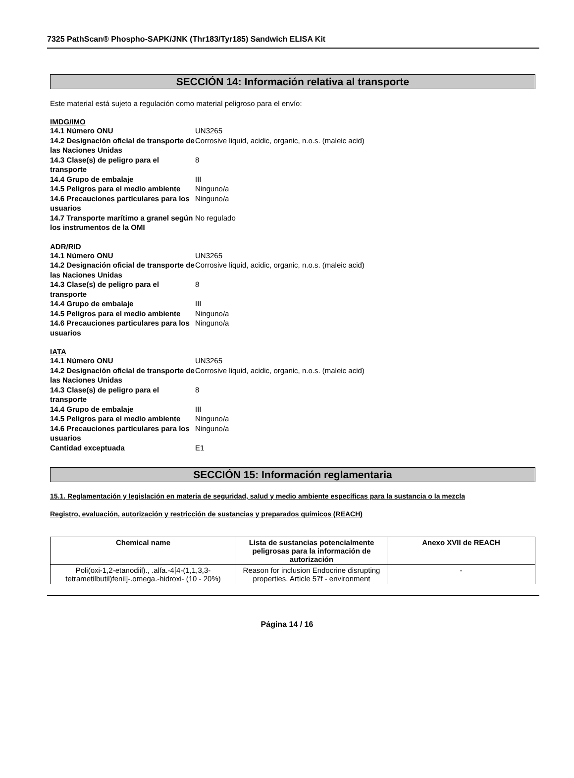7325 PathScan® Phospho-SAPK/JNK (Thr183/Tyr185) Sandwich ELISA Kit
SECCIÓN 14: Información relativa al transporte
Este material está sujeto a regulación como material peligroso para el envío:
IMDG/IMO
14.1 Número ONU UN3265 14.2 Designación oficial de transporte de las Naciones Unidas Corrosive liquid, acidic, organic, n.o.s. (maleic acid) 14.3 Clase(s) de peligro para el transporte 8 14.4 Grupo de embalaje III 14.5 Peligros para el medio ambiente Ninguno/a 14.6 Precauciones particulares para los usuarios Ninguno/a 14.7 Transporte marítimo a granel según los instrumentos de la OMI No regulado
ADR/RID
14.1 Número ONU UN3265 14.2 Designación oficial de transporte de las Naciones Unidas Corrosive liquid, acidic, organic, n.o.s. (maleic acid) 14.3 Clase(s) de peligro para el transporte 8 14.4 Grupo de embalaje III 14.5 Peligros para el medio ambiente Ninguno/a 14.6 Precauciones particulares para los usuarios Ninguno/a
IATA
14.1 Número ONU UN3265 14.2 Designación oficial de transporte de las Naciones Unidas Corrosive liquid, acidic, organic, n.o.s. (maleic acid) 14.3 Clase(s) de peligro para el transporte 8 14.4 Grupo de embalaje III 14.5 Peligros para el medio ambiente Ninguno/a 14.6 Precauciones particulares para los usuarios Ninguno/a Cantidad exceptuada E1
SECCIÓN 15: Información reglamentaria
15.1. Reglamentación y legislación en materia de seguridad, salud y medio ambiente específicas para la sustancia o la mezcla
Registro, evaluación, autorización y restricción de sustancias y preparados químicos (REACH)
| Chemical name | Lista de sustancias potencialmente peligrosas para la información de autorización | Anexo XVII de REACH |
| --- | --- | --- |
| Poli(oxi-1,2-etanodiil)., .alfa.-4[4-(1,1,3,3-tetrametilbutil)fenil]-.omega.-hidroxi- (10 - 20%) | Reason for inclusion Endocrine disrupting properties, Article 57f - environment | - |
Página 14 / 16